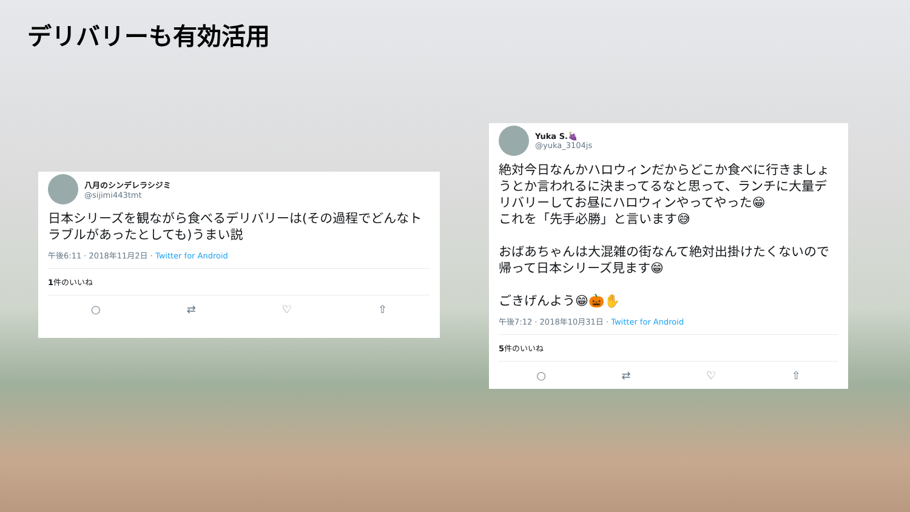デリバリーも有効活用
八月のシンデレラシジミ
@sijimi443tmt
日本シリーズを観ながら食べるデリバリーは(その過程でどんなトラブルがあったとしても)うまい説
午後6:11 · 2018年11月2日 · Twitter for Android
1件のいいね
○ ⇄ ♡ ⇧
Yuka S.🍇
@yuka_3104js
絶対今日なんかハロウィンだからどこか食べに行きましょうとか言われるに決まってるなと思って、ランチに大量デリバリーしてお昼にハロウィンやってやった😁
これを「先手必勝」と言います😅
おばあちゃんは大混雑の街なんて絶対出掛けたくないので帰って日本シリーズ見ます😁
ごきげんよう😁🎃✋
午後7:12 · 2018年10月31日 · Twitter for Android
5件のいいね
○ ⇄ ♡ ⇧